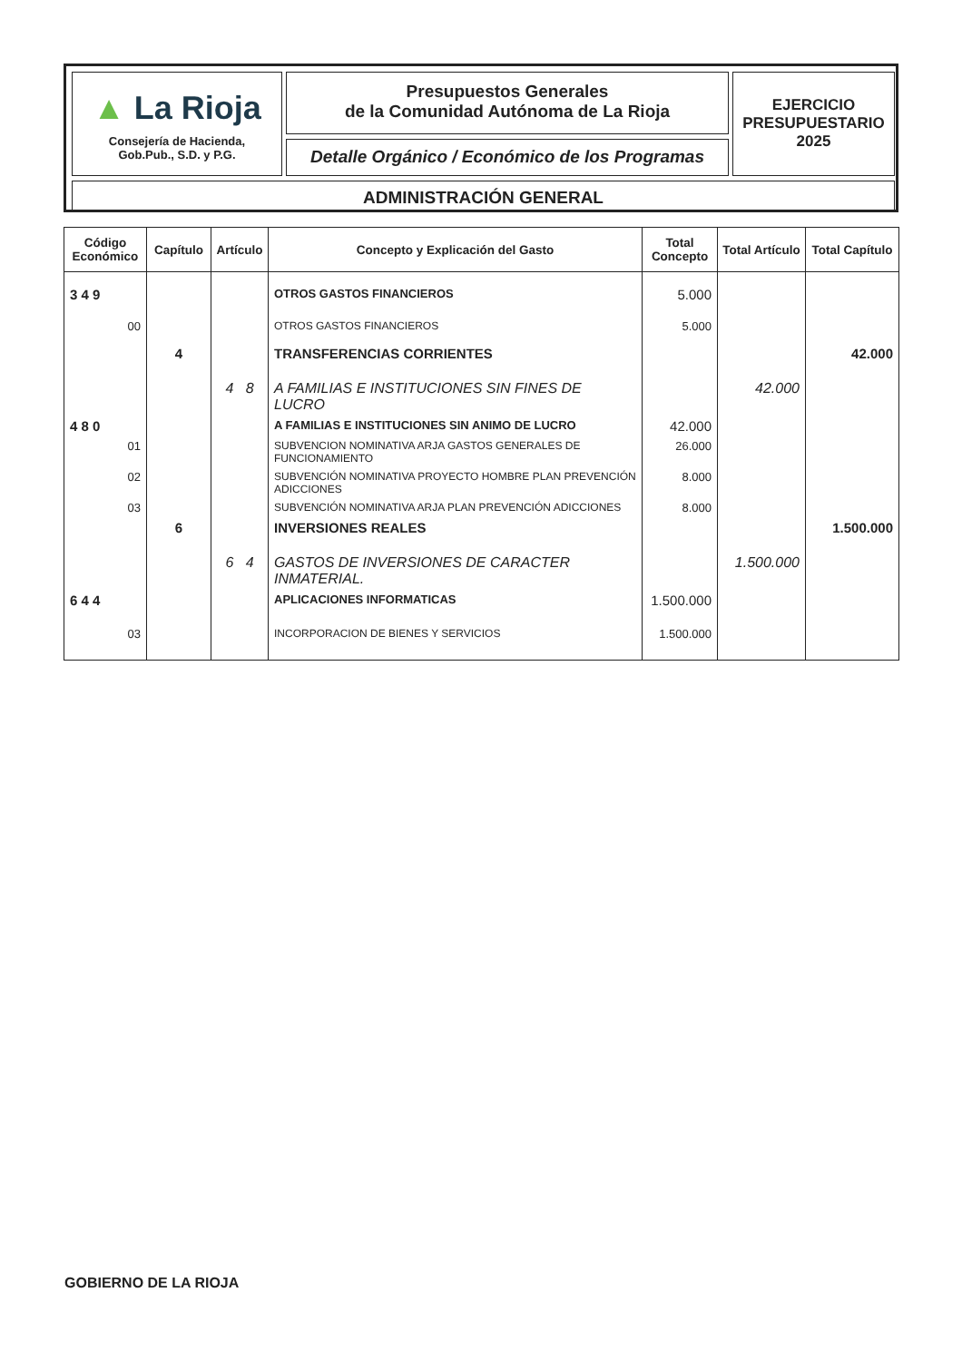▲ La Rioja
Consejería de Hacienda,
Gob.Pub., S.D. y P.G.
Presupuestos Generales
de la Comunidad Autónoma de La Rioja
Detalle Orgánico / Económico de los Programas
EJERCICIO
PRESUPUESTARIO
2025
ADMINISTRACIÓN GENERAL
| Código Económico | Capítulo | Artículo | Concepto y Explicación del Gasto | Total Concepto | Total Artículo | Total Capítulo |
| --- | --- | --- | --- | --- | --- | --- |
| 3 4 9 | | | OTROS GASTOS FINANCIEROS | 5.000 | | |
| 00 | | | OTROS GASTOS FINANCIEROS | 5.000 | | |
| | 4 | | TRANSFERENCIAS CORRIENTES | | | 42.000 |
| | | 4 8 | A FAMILIAS E INSTITUCIONES SIN FINES DE LUCRO | | 42.000 | |
| 4 8 0 | | | A FAMILIAS E INSTITUCIONES SIN ANIMO DE LUCRO | 42.000 | | |
| 01 | | | SUBVENCION NOMINATIVA ARJA GASTOS GENERALES DE FUNCIONAMIENTO | 26.000 | | |
| 02 | | | SUBVENCIÓN NOMINATIVA PROYECTO HOMBRE PLAN PREVENCIÓN ADICCIONES | 8.000 | | |
| 03 | | | SUBVENCIÓN NOMINATIVA ARJA PLAN PREVENCIÓN ADICCIONES | 8.000 | | |
| | 6 | | INVERSIONES REALES | | | 1.500.000 |
| | | 6 4 | GASTOS DE INVERSIONES DE CARACTER INMATERIAL. | | 1.500.000 | |
| 6 4 4 | | | APLICACIONES INFORMATICAS | 1.500.000 | | |
| 03 | | | INCORPORACION DE BIENES Y SERVICIOS | 1.500.000 | | |
GOBIERNO DE LA RIOJA